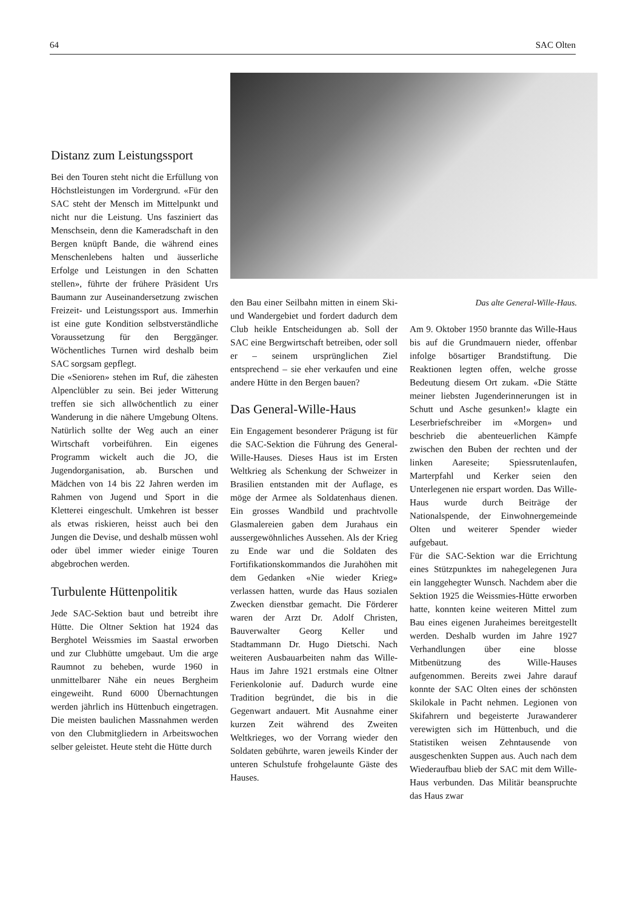64 SAC Olten
Distanz zum Leistungssport
Bei den Touren steht nicht die Erfüllung von Höchstleistungen im Vordergrund. «Für den SAC steht der Mensch im Mittelpunkt und nicht nur die Leistung. Uns fasziniert das Menschsein, denn die Kameradschaft in den Bergen knüpft Bande, die während eines Menschenlebens halten und äusserliche Erfolge und Leistungen in den Schatten stellen», führte der frühere Präsident Urs Baumann zur Auseinandersetzung zwischen Freizeit- und Leistungssport aus. Immerhin ist eine gute Kondition selbstverständliche Voraussetzung für den Berggänger. Wöchentliches Turnen wird deshalb beim SAC sorgsam gepflegt.
Die «Senioren» stehen im Ruf, die zähesten Alpenclübler zu sein. Bei jeder Witterung treffen sie sich allwöchentlich zu einer Wanderung in die nähere Umgebung Oltens. Natürlich sollte der Weg auch an einer Wirtschaft vorbeiführen. Ein eigenes Programm wickelt auch die JO, die Jugendorganisation, ab. Burschen und Mädchen von 14 bis 22 Jahren werden im Rahmen von Jugend und Sport in die Kletterei eingeschult. Umkehren ist besser als etwas riskieren, heisst auch bei den Jungen die Devise, und deshalb müssen wohl oder übel immer wieder einige Touren abgebrochen werden.
Turbulente Hüttenpolitik
Jede SAC-Sektion baut und betreibt ihre Hütte. Die Oltner Sektion hat 1924 das Berghotel Weissmies im Saastal erworben und zur Clubhütte umgebaut. Um die arge Raumnot zu beheben, wurde 1960 in unmittelbarer Nähe ein neues Bergheim eingeweiht. Rund 6000 Übernachtungen werden jährlich ins Hüttenbuch eingetragen. Die meisten baulichen Massnahmen werden von den Clubmitgliedern in Arbeitswochen selber geleistet. Heute steht die Hütte durch
den Bau einer Seilbahn mitten in einem Ski- und Wandergebiet und fordert dadurch dem Club heikle Entscheidungen ab. Soll der SAC eine Bergwirtschaft betreiben, oder soll er – seinem ursprünglichen Ziel entsprechend – sie eher verkaufen und eine andere Hütte in den Bergen bauen?
Das General-Wille-Haus
Ein Engagement besonderer Prägung ist für die SAC-Sektion die Führung des General-Wille-Hauses. Dieses Haus ist im Ersten Weltkrieg als Schenkung der Schweizer in Brasilien entstanden mit der Auflage, es möge der Armee als Soldatenhaus dienen. Ein grosses Wandbild und prachtvolle Glasmalereien gaben dem Jurahaus ein aussergewöhnliches Aussehen. Als der Krieg zu Ende war und die Soldaten des Fortifikationskommandos die Jurahöhen mit dem Gedanken «Nie wieder Krieg» verlassen hatten, wurde das Haus sozialen Zwecken dienstbar gemacht. Die Förderer waren der Arzt Dr. Adolf Christen, Bauverwalter Georg Keller und Stadtammann Dr. Hugo Dietschi. Nach weiteren Ausbauarbeiten nahm das Wille-Haus im Jahre 1921 erstmals eine Oltner Ferienkolonie auf. Dadurch wurde eine Tradition begründet, die bis in die Gegenwart andauert. Mit Ausnahme einer kurzen Zeit während des Zweiten Weltkrieges, wo der Vorrang wieder den Soldaten gebührte, waren jeweils Kinder der unteren Schulstufe frohgelaunte Gäste des Hauses.
Das alte General-Wille-Haus.
Am 9. Oktober 1950 brannte das Wille-Haus bis auf die Grundmauern nieder, offenbar infolge bösartiger Brandstiftung. Die Reaktionen legten offen, welche grosse Bedeutung diesem Ort zukam. «Die Stätte meiner liebsten Jugenderinnerungen ist in Schutt und Asche gesunken!» klagte ein Leserbriefschreiber im «Morgen» und beschrieb die abenteuerlichen Kämpfe zwischen den Buben der rechten und der linken Aareseite; Spiessrutenlaufen, Marterpfahl und Kerker seien den Unterlegenen nie erspart worden. Das Wille-Haus wurde durch Beiträge der Nationalspende, der Einwohnergemeinde Olten und weiterer Spender wieder aufgebaut.
Für die SAC-Sektion war die Errichtung eines Stützpunktes im nahegelegenen Jura ein langgehegter Wunsch. Nachdem aber die Sektion 1925 die Weissmies-Hütte erworben hatte, konnten keine weiteren Mittel zum Bau eines eigenen Juraheimes bereitgestellt werden. Deshalb wurden im Jahre 1927 Verhandlungen über eine blosse Mitbenützung des Wille-Hauses aufgenommen. Bereits zwei Jahre darauf konnte der SAC Olten eines der schönsten Skilokale in Pacht nehmen. Legionen von Skifahrern und begeisterte Jurawanderer verewigten sich im Hüttenbuch, und die Statistiken weisen Zehntausende von ausgeschenkten Suppen aus. Auch nach dem Wiederaufbau blieb der SAC mit dem Wille-Haus verbunden. Das Militär beanspruchte das Haus zwar